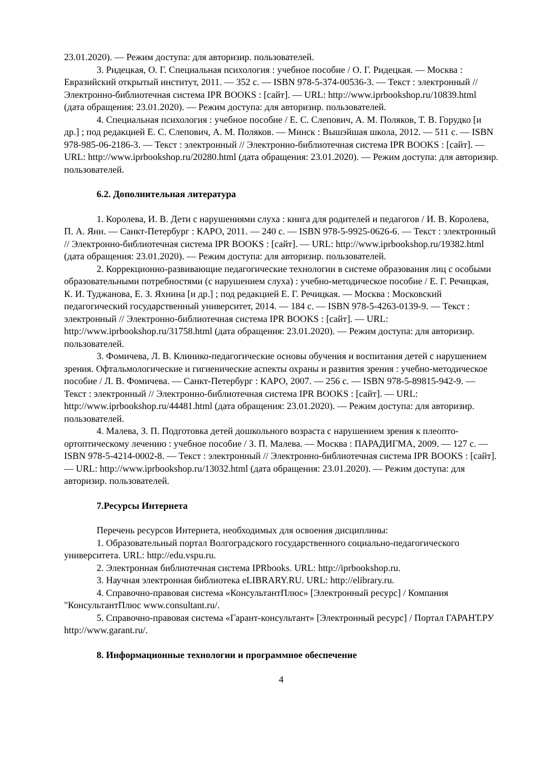23.01.2020). — Режим доступа: для авторизир. пользователей.
3. Ридецкая, О. Г. Специальная психология : учебное пособие / О. Г. Ридецкая. — Москва : Евразийский открытый институт, 2011. — 352 с. — ISBN 978-5-374-00536-3. — Текст : электронный // Электронно-библиотечная система IPR BOOKS : [сайт]. — URL: http://www.iprbookshop.ru/10839.html (дата обращения: 23.01.2020). — Режим доступа: для авторизир. пользователей.
4. Специальная психология : учебное пособие / Е. С. Слепович, А. М. Поляков, Т. В. Горудко [и др.] ; под редакцией Е. С. Слепович, А. М. Поляков. — Минск : Вышэйшая школа, 2012. — 511 c. — ISBN 978-985-06-2186-3. — Текст : электронный // Электронно-библиотечная система IPR BOOKS : [сайт]. — URL: http://www.iprbookshop.ru/20280.html (дата обращения: 23.01.2020). — Режим доступа: для авторизир. пользователей.
6.2. Дополнительная литература
1. Королева, И. В. Дети с нарушениями слуха : книга для родителей и педагогов / И. В. Королева, П. А. Янн. — Санкт-Петербург : КАРО, 2011. — 240 c. — ISBN 978-5-9925-0626-6. — Текст : электронный // Электронно-библиотечная система IPR BOOKS : [сайт]. — URL: http://www.iprbookshop.ru/19382.html (дата обращения: 23.01.2020). — Режим доступа: для авторизир. пользователей.
2. Коррекционно-развивающие педагогические технологии в системе образования лиц с особыми образовательными потребностями (с нарушением слуха) : учебно-методическое пособие / Е. Г. Речицкая, К. И. Туджанова, Е. З. Яхнина [и др.] ; под редакцией Е. Г. Речицкая. — Москва : Московский педагогический государственный университет, 2014. — 184 c. — ISBN 978-5-4263-0139-9. — Текст : электронный // Электронно-библиотечная система IPR BOOKS : [сайт]. — URL: http://www.iprbookshop.ru/31758.html (дата обращения: 23.01.2020). — Режим доступа: для авторизир. пользователей.
3. Фомичева, Л. В. Клинико-педагогические основы обучения и воспитания детей с нарушением зрения. Офтальмологические и гигиенические аспекты охраны и развития зрения : учебно-методическое пособие / Л. В. Фомичева. — Санкт-Петербург : КАРО, 2007. — 256 c. — ISBN 978-5-89815-942-9. — Текст : электронный // Электронно-библиотечная система IPR BOOKS : [сайт]. — URL: http://www.iprbookshop.ru/44481.html (дата обращения: 23.01.2020). — Режим доступа: для авторизир. пользователей.
4. Малева, З. П. Подготовка детей дошкольного возраста с нарушением зрения к плеопто-ортоптическому лечению : учебное пособие / З. П. Малева. — Москва : ПАРАДИГМА, 2009. — 127 c. — ISBN 978-5-4214-0002-8. — Текст : электронный // Электронно-библиотечная система IPR BOOKS : [сайт]. — URL: http://www.iprbookshop.ru/13032.html (дата обращения: 23.01.2020). — Режим доступа: для авторизир. пользователей.
7.Ресурсы Интернета
Перечень ресурсов Интернета, необходимых для освоения дисциплины:
1. Образовательный портал Волгоградского государственного социально-педагогического университета. URL: http://edu.vspu.ru.
2. Электронная библиотечная система IPRbooks. URL: http://iprbookshop.ru.
3. Научная электронная библиотека eLIBRARY.RU. URL: http://elibrary.ru.
4. Справочно-правовая система «КонсультантПлюс» [Электронный ресурс] / Компания "КонсультантПлюс www.consultant.ru/.
5. Справочно-правовая система «Гарант-консультант» [Электронный ресурс] / Портал ГАРАНТ.РУ http://www.garant.ru/.
8. Информационные технологии и программное обеспечение
4